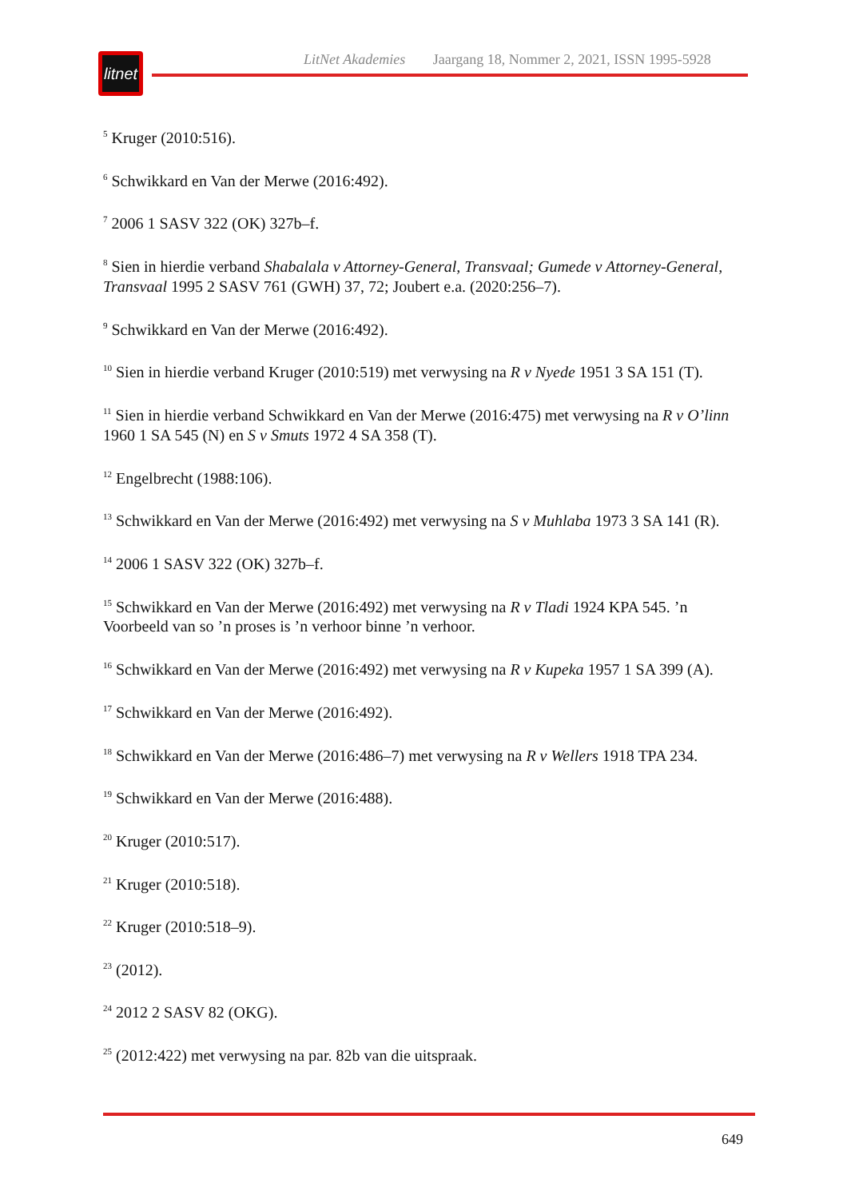litnet
LitNet Akademies Jaargang 18, Nommer 2, 2021, ISSN 1995-5928
<sup>5</sup> Kruger (2010:516).
<sup>6</sup> Schwikkard en Van der Merwe (2016:492).
<sup>7</sup> 2006 1 SASV 322 (OK) 327b–f.
<sup>8</sup> Sien in hierdie verband Shabalala v Attorney-General, Transvaal; Gumede v Attorney-General, Transvaal 1995 2 SASV 761 (GWH) 37, 72; Joubert e.a. (2020:256–7).
<sup>9</sup> Schwikkard en Van der Merwe (2016:492).
<sup>10</sup> Sien in hierdie verband Kruger (2010:519) met verwysing na R v Nyede 1951 3 SA 151 (T).
<sup>11</sup> Sien in hierdie verband Schwikkard en Van der Merwe (2016:475) met verwysing na R v O’linn 1960 1 SA 545 (N) en S v Smuts 1972 4 SA 358 (T).
<sup>12</sup> Engelbrecht (1988:106).
<sup>13</sup> Schwikkard en Van der Merwe (2016:492) met verwysing na S v Muhlaba 1973 3 SA 141 (R).
<sup>14</sup> 2006 1 SASV 322 (OK) 327b–f.
<sup>15</sup> Schwikkard en Van der Merwe (2016:492) met verwysing na R v Tladi 1924 KPA 545. ’n Voorbeeld van so ’n proses is ’n verhoor binne ’n verhoor.
<sup>16</sup> Schwikkard en Van der Merwe (2016:492) met verwysing na R v Kupeka 1957 1 SA 399 (A).
<sup>17</sup> Schwikkard en Van der Merwe (2016:492).
<sup>18</sup> Schwikkard en Van der Merwe (2016:486–7) met verwysing na R v Wellers 1918 TPA 234.
<sup>19</sup> Schwikkard en Van der Merwe (2016:488).
<sup>20</sup> Kruger (2010:517).
<sup>21</sup> Kruger (2010:518).
<sup>22</sup> Kruger (2010:518–9).
<sup>23</sup> (2012).
<sup>24</sup> 2012 2 SASV 82 (OKG).
<sup>25</sup> (2012:422) met verwysing na par. 82b van die uitspraak.
649